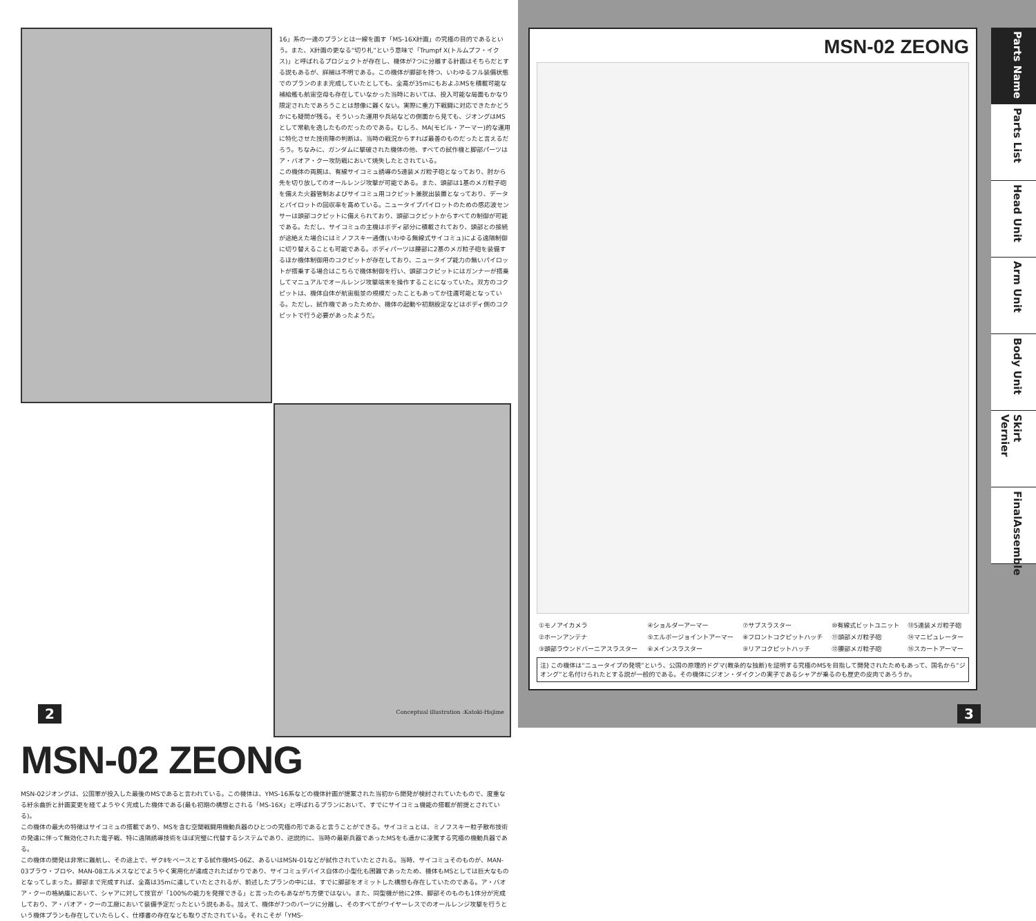16」系の一連のプランとは一線を画す「MS-16X計画」の究極の目的であるという。また、X計画の更なる“切り札”という意味で「Trumpf X(トルムプフ・イクス)」と呼ばれるプロジェクトが存在し、機体が7つに分離する計画はそちらだとする説もあるが、詳細は不明である。この機体が脚部を持つ、いわゆるフル装備状態でのプランのまま完成していたとしても、全高が35mにもおよぶMSを積載可能な補給艦も航宙空母も存在していなかった当時においては、投入可能な局面もかなり限定されたであろうことは想像に難くない。実際に重力下戦闘に対応できたかどうかにも疑問が残る。そういった運用や兵站などの側面から見ても、ジオングはMSとして常軌を逸したものだったのである。むしろ、MA(モビル・アーマー)的な運用に特化させた技術陣の判断は、当時の戦況からすれば最善のものだったと言えるだろう。ちなみに、ガンダムに撃破された機体の他、すべての試作機と脚部パーツはア・バオア・クー攻防戦において焼失したとされている。
この機体の両腕は、有線サイコミュ誘導の5連装メガ粒子砲となっており、肘から先を切り放してのオールレンジ攻撃が可能である。また、頭部は1基のメガ粒子砲を備えた火器管制およびサイコミュ用コクピット兼脱出装置となっており、データとパイロットの回収率を高めている。ニュータイプパイロットのための感応波センサーは頭部コクピットに備えられており、頭部コクピットからすべての制御が可能である。ただし、サイコミュの主機はボディ部分に積載されており、頭部との接続が途絶えた場合にはミノフスキー通信(いわゆる無線式サイコミュ)による遠隔制御に切り替えることも可能である。ボディパーツは腰部に2基のメガ粒子砲を装備するほか機体制御用のコクピットが存在しており、ニュータイプ能力の無いパイロットが搭乗する場合はこちらで機体制御を行い、頭部コクピットにはガンナーが搭乗してマニュアルでオールレンジ攻撃端末を操作することになっていた。双方のコクピットは、機体自体が航宙艇並の規模だったこともあってか往還可能となっている。ただし、試作機であったためか、機体の起動や初期設定などはボディ側のコクピットで行う必要があったようだ。
MSN-02 ZEONG
MSN-02ジオングは、公国軍が投入した最後のMSであると言われている。この機体は、YMS-16系などの機体計画が提案された当初から開発が検討されていたもので、度重なる紆余曲折と計画変更を経てようやく完成した機体である(最も初期の構想とされる「MS-16X」と呼ばれるプランにおいて、すでにサイコミュ機能の搭載が前提とされている)。
この機体の最大の特徴はサイコミュの搭載であり、MSを含む空間戦闘用機動兵器のひとつの究極の形であると言うことができる。サイコミュとは、ミノフスキー粒子散布技術の発達に伴って無効化された電子戦、特に遠隔誘導技術をほぼ完璧に代替するシステムであり、逆説的に、当時の最新兵器であったMSをも遥かに凌駕する究極の機動兵器である。
この機体の開発は非常に難航し、その途上で、ザクⅡをベースとする試作機MS-06Z、あるいはMSN-01などが試作されていたとされる。当時、サイコミュそのものが、MAN-03ブラウ・ブロや、MAN-08エルメスなどでようやく実用化が達成されたばかりであり、サイコミュデバイス自体の小型化も困難であったため、機体もMSとしては巨大なものとなってしまった。脚部まで完成すれば、全高は35mに達していたとされるが、前述したプランの中には、すでに脚部をオミットした構想も存在していたのである。ア・バオア・クーの格納庫において、シャアに対して技官が「100%の能力を発揮できる」と言ったのもあながち方便ではない。また、同型機が他に2体、脚部そのものも1体分が完成しており、ア・バオア・クーの工廠において装備予定だったという説もある。加えて、機体が7つのパーツに分離し、そのすべてがワイヤーレスでのオールレンジ攻撃を行うという機体プランも存在していたらしく、仕様書の存在なども取りざたされている。それこそが「YMS-
Conceptual illustration :Katoki-Hajime
2
MSN-02 ZEONG
| ①モノアイカメラ | ④ショルダーアーマー | ⑦サブスラスター | ⑩有線式ビットユニット | ⑬5連装メガ粒子砲 |
| ②ホーンアンテナ | ⑤エルボージョイントアーマー | ⑧フロントコクピットハッチ | ⑪頭部メガ粒子砲 | ⑭マニピュレーター |
| ③頭部ラウンドバーニアスラスター | ⑥メインスラスター | ⑨リアコクピットハッチ | ⑫腰部メガ粒子砲 | ⑮スカートアーマー |
注) この機体は“ニュータイプの発現”という、公国の原理的ドグマ(教条的な独断)を証明する究極のMSを目指して開発されたためもあって、国名から“ジオング”と名付けられたとする説が一般的である。その機体にジオン・ダイクンの実子であるシャアが乗るのも歴史の皮肉であろうか。
Parts Name
Parts List
Head Unit
Arm Unit
Body Unit
Skirt Vernier
FinalAssemble
3